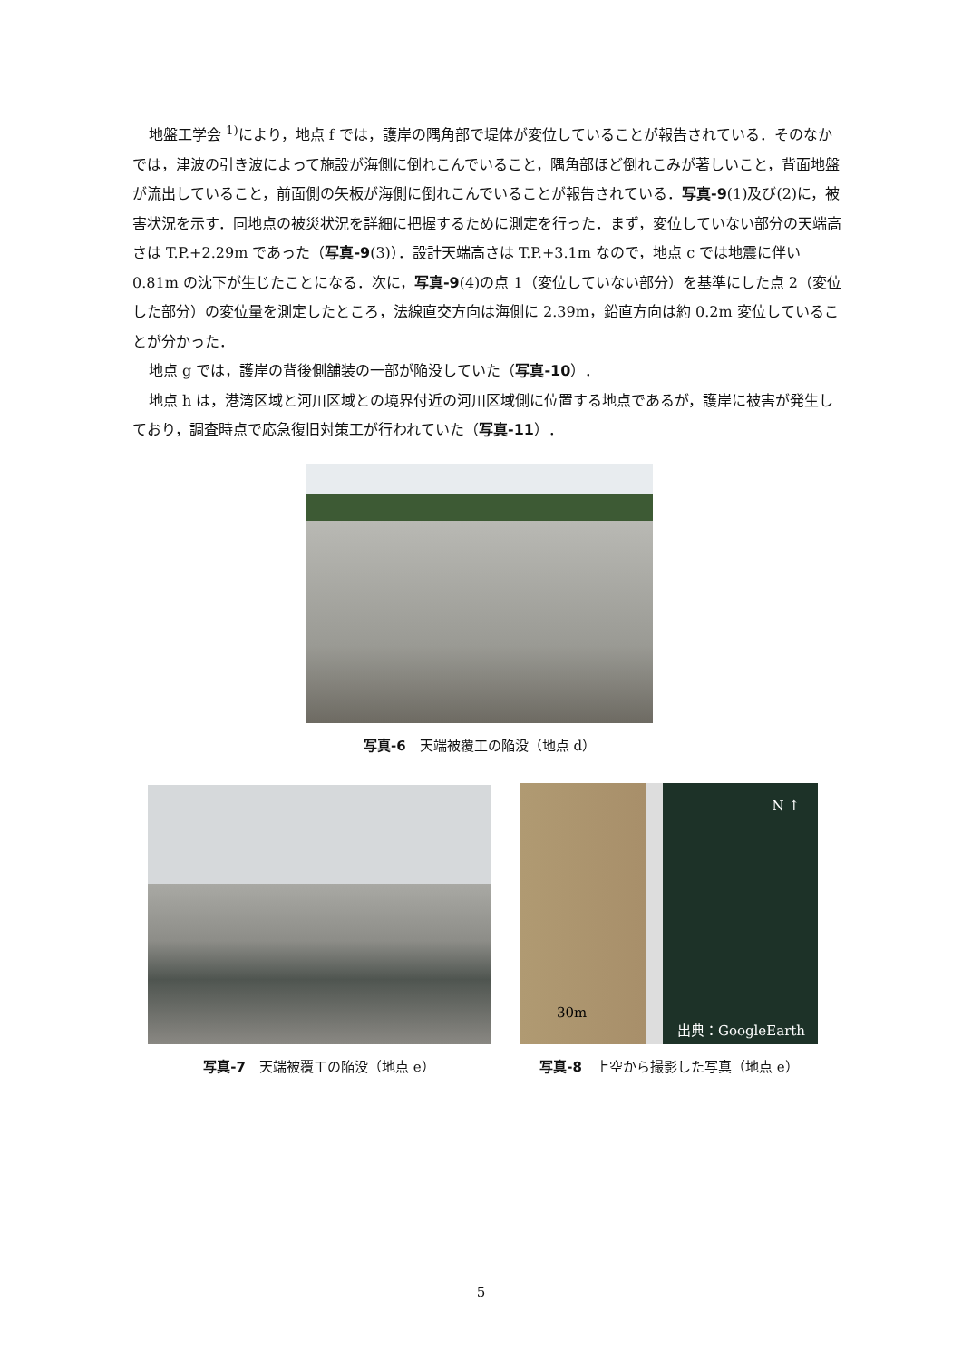地盤工学会 <sup>1)</sup>により，地点 f では，護岸の隅角部で堤体が変位していることが報告されている．そのなかでは，津波の引き波によって施設が海側に倒れこんでいること，隅角部ほど倒れこみが著しいこと，背面地盤が流出していること，前面側の矢板が海側に倒れこんでいることが報告されている．写真-9(1)及び(2)に，被害状況を示す．同地点の被災状況を詳細に把握するために測定を行った．まず，変位していない部分の天端高さは T.P.+2.29m であった（写真-9(3)）．設計天端高さは T.P.+3.1m なので，地点 c では地震に伴い 0.81m の沈下が生じたことになる．次に，写真-9(4)の点 1（変位していない部分）を基準にした点 2（変位した部分）の変位量を測定したところ，法線直交方向は海側に 2.39m，鉛直方向は約 0.2m 変位していることが分かった．
地点 g では，護岸の背後側舗装の一部が陥没していた（写真-10）．
地点 h は，港湾区域と河川区域との境界付近の河川区域側に位置する地点であるが，護岸に被害が発生しており，調査時点で応急復旧対策工が行われていた（写真-11）．
写真-6　天端被覆工の陥没（地点 d）
写真-7　天端被覆工の陥没（地点 e）
N ↑
30m
出典：GoogleEarth
写真-8　上空から撮影した写真（地点 e）
5